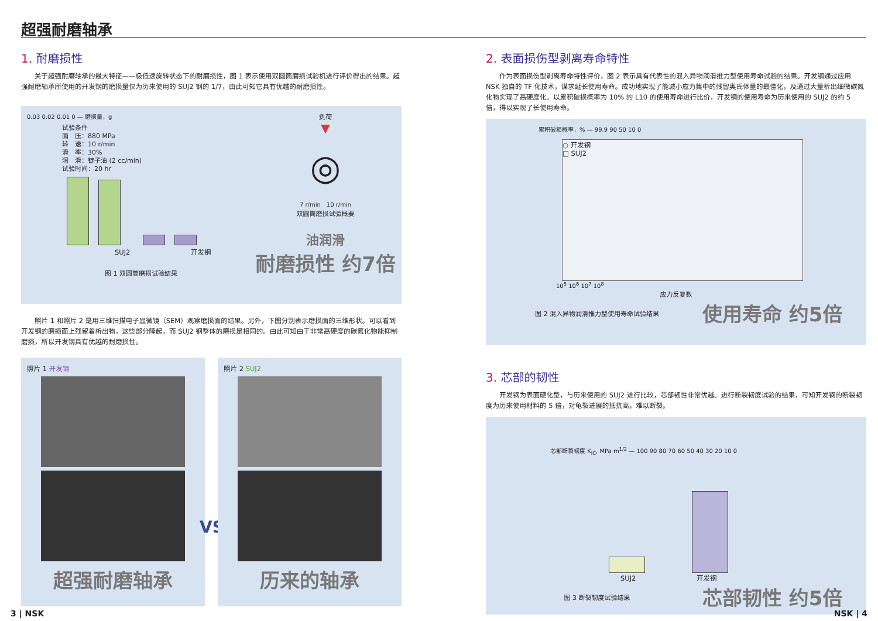超强耐磨轴承
1. 耐磨损性
关于超强耐磨轴承的最大特征——极低速旋转状态下的耐磨损性，图 1 表示使用双圆筒磨损试验机进行评价得出的结果。超强耐磨轴承所使用的开发钢的磨损量仅为历来使用的 SUJ2 钢的 1/7，由此可知它具有优越的耐磨损性。
0.03 0.02 0.01 0 — 磨损量，g
试验条件
面　压：880 MPa
转　速：10 r/min
滑　率：30%
润　滑：锭子油 (2 cc/min)
试验时间：20 hr
SUJ2 开发钢
图 1 双圆筒磨损试验结果
负荷
▼
◎
7 r/min　10 r/min
双圆筒磨损试验概要
油润滑
耐磨损性 约7倍
照片 1 和照片 2 是用三维扫描电子显微镜（SEM）观察磨损面的结果。另外，下图分别表示磨损面的三维形状。可以看到开发钢的磨损面上残留着析出物，这些部分隆起，而 SUJ2 钢整体的磨损是相同的。由此可知由于非常高硬度的碳氮化物能抑制磨损，所以开发钢具有优越的耐磨损性。
照片 1 开发钢
超强耐磨轴承
VS
照片 2 SUJ2
历来的轴承
2. 表面损伤型剥离寿命特性
作为表面损伤型剥离寿命特性评价，图 2 表示具有代表性的混入异物润滑推力型使用寿命试验的结果。开发钢通过应用 NSK 独自的 TF 化技术，谋求延长使用寿命。成功地实现了能减小应力集中的残留奥氏体量的最佳化，及通过大量析出细微碳氮化物实现了高硬度化。以累积破损概率为 10% 的 L10 的使用寿命进行比价，开发钢的使用寿命为历来使用的 SUJ2 的约 5 倍，得以实现了长使用寿命。
累积破损概率，% — 99.9 90 50 10 0
○ 开发钢
□ SUJ2
10<sup>5</sup> 10<sup>6</sup> 10<sup>7</sup> 10<sup>8</sup>
应力反复数
图 2 混入异物润滑推力型使用寿命试验结果
使用寿命 约5倍
3. 芯部的韧性
开发钢为表面硬化型，与历来使用的 SUJ2 进行比较，芯部韧性非常优越。进行断裂韧度试验的结果，可知开发钢的断裂韧度为历来使用材料的 5 倍，对龟裂进展的抵抗高，难以断裂。
芯部断裂韧度 K<sub>IC</sub>, MPa·m<sup>1/2</sup> — 100 90 80 70 60 50 40 30 20 10 0
SUJ2 开发钢
图 3 断裂韧度试验结果
芯部韧性 约5倍
3 | NSK NSK | 4